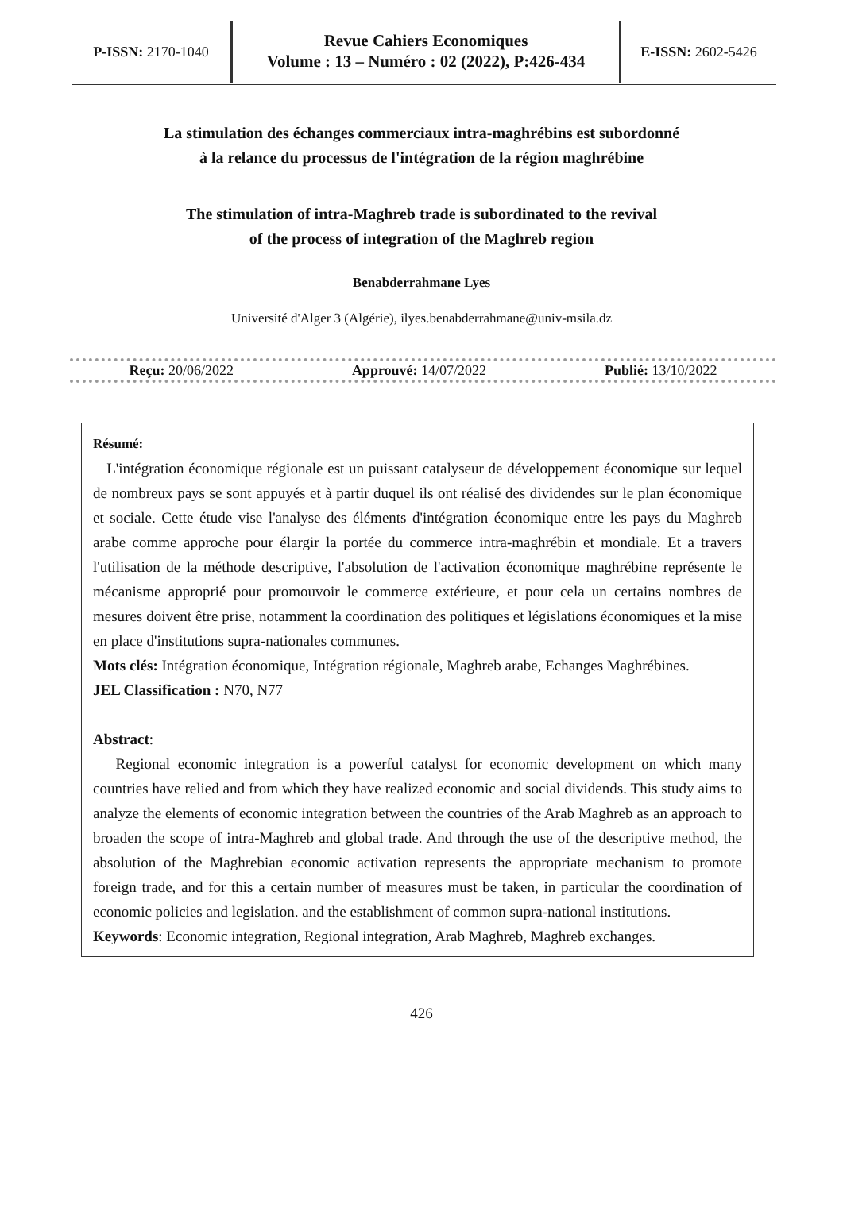P-ISSN: 2170-1040
Revue Cahiers Economiques
Volume : 13 – Numéro : 02 (2022), P:426-434
E-ISSN: 2602-5426
La stimulation des échanges commerciaux intra-maghrébins est subordonné
à la relance du processus de l'intégration de la région maghrébine
The stimulation of intra-Maghreb trade is subordinated to the revival
of the process of integration of the Maghreb region
Benabderrahmane Lyes
Université d'Alger 3 (Algérie), ilyes.benabderrahmane@univ-msila.dz
Reçu: 20/06/2022 Approuvé: 14/07/2022 Publié: 13/10/2022
Résumé:
L'intégration économique régionale est un puissant catalyseur de développement économique sur lequel de nombreux pays se sont appuyés et à partir duquel ils ont réalisé des dividendes sur le plan économique et sociale. Cette étude vise l'analyse des éléments d'intégration économique entre les pays du Maghreb arabe comme approche pour élargir la portée du commerce intra-maghrébin et mondiale. Et a travers l'utilisation de la méthode descriptive, l'absolution de l'activation économique maghrébine représente le mécanisme approprié pour promouvoir le commerce extérieure, et pour cela un certains nombres de mesures doivent être prise, notamment la coordination des politiques et législations économiques et la mise en place d'institutions supra-nationales communes.
Mots clés: Intégration économique, Intégration régionale, Maghreb arabe, Echanges Maghrébines.
JEL Classification : N70, N77
Abstract:
Regional economic integration is a powerful catalyst for economic development on which many countries have relied and from which they have realized economic and social dividends. This study aims to analyze the elements of economic integration between the countries of the Arab Maghreb as an approach to broaden the scope of intra-Maghreb and global trade. And through the use of the descriptive method, the absolution of the Maghrebian economic activation represents the appropriate mechanism to promote foreign trade, and for this a certain number of measures must be taken, in particular the coordination of economic policies and legislation. and the establishment of common supra-national institutions.
Keywords: Economic integration, Regional integration, Arab Maghreb, Maghreb exchanges.
426